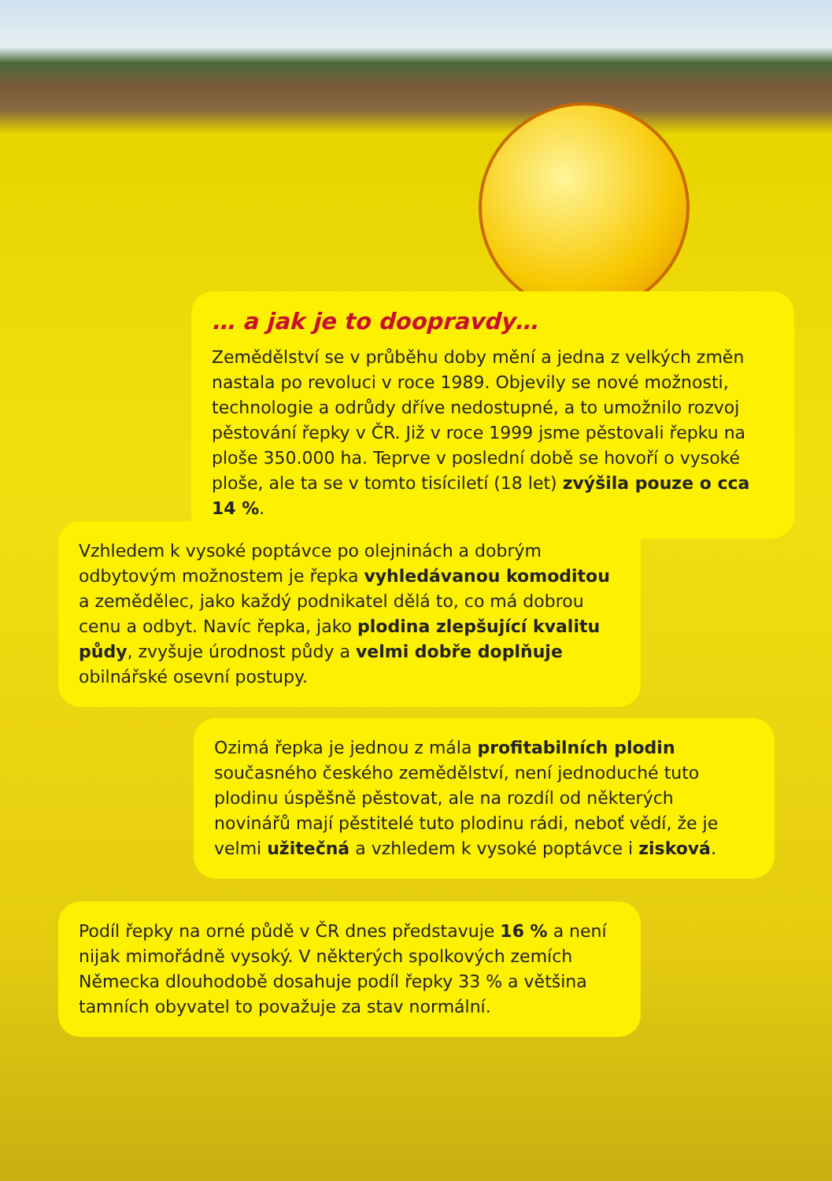… a jak je to doopravdy…
Zemědělství se v průběhu doby mění a jedna z velkých změn nastala po revoluci v roce 1989. Objevily se nové možnosti, technologie a odrůdy dříve nedostupné, a to umožnilo rozvoj pěstování řepky v ČR. Již v roce 1999 jsme pěstovali řepku na ploše 350.000 ha. Teprve v poslední době se hovoří o vysoké ploše, ale ta se v tomto tisíciletí (18 let) zvýšila pouze o cca 14 %.
Vzhledem k vysoké poptávce po olejninách a dobrým odbytovým možnostem je řepka vyhledávanou komoditou a zemědělec, jako každý podnikatel dělá to, co má dobrou cenu a odbyt. Navíc řepka, jako plodina zlepšující kvalitu půdy, zvyšuje úrodnost půdy a velmi dobře doplňuje obilnářské osevní postupy.
Ozimá řepka je jednou z mála profitabilních plodin současného českého zemědělství, není jednoduché tuto plodinu úspěšně pěstovat, ale na rozdíl od některých novinářů mají pěstitelé tuto plodinu rádi, neboť vědí, že je velmi užitečná a vzhledem k vysoké poptávce i zisková.
Podíl řepky na orné půdě v ČR dnes představuje 16 % a není nijak mimořádně vysoký. V některých spolkových zemích Německa dlouhodobě dosahuje podíl řepky 33 % a většina tamních obyvatel to považuje za stav normální.